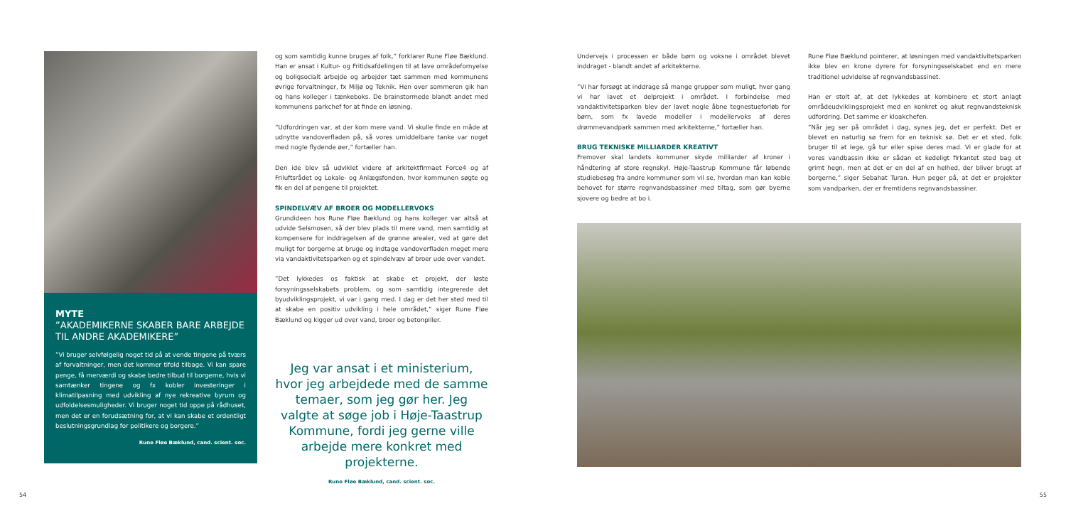MYTE
”AKADEMIKERNE SKABER BARE ARBEJDE TIL ANDRE AKADEMIKERE”
”Vi bruger selvfølgelig noget tid på at vende tingene på tværs af forvaltninger, men det kommer tifold tilbage. Vi kan spare penge, få merværdi og skabe bedre tilbud til borgerne, hvis vi samtænker tingene og fx kobler investeringer i klimatilpasning med udvikling af nye rekreative byrum og udfoldelsesmuligheder. Vi bruger noget tid oppe på rådhuset, men det er en forudsætning for, at vi kan skabe et ordentligt beslutningsgrundlag for politikere og borgere.”
Rune Fløe Bæklund, cand. scient. soc.
og som samtidig kunne bruges af folk,” forklarer Rune Fløe Bæklund. Han er ansat i Kultur- og Fritidsafdelingen til at lave områdefornyelse og boligsocialt arbejde og arbejder tæt sammen med kommunens øvrige forvaltninger, fx Miljø og Teknik. Hen over sommeren gik han og hans kolleger i tænkeboks. De brainstormede blandt andet med kommunens parkchef for at finde en løsning.
”Udfordringen var, at der kom mere vand. Vi skulle finde en måde at udnytte vandoverfladen på, så vores umiddelbare tanke var noget med nogle flydende øer,” fortæller han.
Den ide blev så udviklet videre af arkitektfirmaet Force4 og af Friluftsrådet og Lokale- og Anlægsfonden, hvor kommunen søgte og fik en del af pengene til projektet.
SPINDELVÆV AF BROER OG MODELLERVOKS
Grundideen hos Rune Fløe Bæklund og hans kolleger var altså at udvide Selsmosen, så der blev plads til mere vand, men samtidig at kompensere for inddragelsen af de grønne arealer, ved at gøre det muligt for borgerne at bruge og indtage vandoverfladen meget mere via vandaktivitetsparken og et spindelvæv af broer ude over vandet.
”Det lykkedes os faktisk at skabe et projekt, der løste forsyningsselskabets problem, og som samtidig integrerede det byudviklingsprojekt, vi var i gang med. I dag er det her sted med til at skabe en positiv udvikling i hele området,” siger Rune Fløe Bæklund og kigger ud over vand, broer og betonpiller.
Jeg var ansat i et ministerium, hvor jeg arbejdede med de samme temaer, som jeg gør her. Jeg valgte at søge job i Høje-Taastrup Kommune, fordi jeg gerne ville arbejde mere konkret med projekterne.
Rune Fløe Bæklund, cand. scient. soc.
Undervejs i processen er både børn og voksne i området blevet inddraget - blandt andet af arkitekterne.
”Vi har forsøgt at inddrage så mange grupper som muligt, hver gang vi har lavet et delprojekt i området. I forbindelse med vandaktivitetsparken blev der lavet nogle åbne tegnestueforløb for børn, som fx lavede modeller i modellervoks af deres drømmevandpark sammen med arkitekterne,” fortæller han.
BRUG TEKNISKE MILLIARDER KREATIVT
Fremover skal landets kommuner skyde milliarder af kroner i håndtering af store regnskyl. Høje-Taastrup Kommune får løbende studiebesøg fra andre kommuner som vil se, hvordan man kan koble behovet for større regnvandsbassiner med tiltag, som gør byerne sjovere og bedre at bo i.
Rune Fløe Bæklund pointerer, at løsningen med vandaktivitetsparken ikke blev en krone dyrere for forsyningsselskabet end en mere traditionel udvidelse af regnvandsbassinet.
Han er stolt af, at det lykkedes at kombinere et stort anlagt områdeudviklingsprojekt med en konkret og akut regnvandsteknisk udfordring. Det samme er kloakchefen.
”Når jeg ser på området i dag, synes jeg, det er perfekt. Det er blevet en naturlig sø frem for en teknisk sø. Det er et sted, folk bruger til at lege, gå tur eller spise deres mad. Vi er glade for at vores vandbassin ikke er sådan et kedeligt firkantet sted bag et grimt hegn, men at det er en del af en helhed, der bliver brugt af borgerne,” siger Sebahat Turan. Hun peger på, at det er projekter som vandparken, der er fremtidens regnvandsbassiner.
54 55